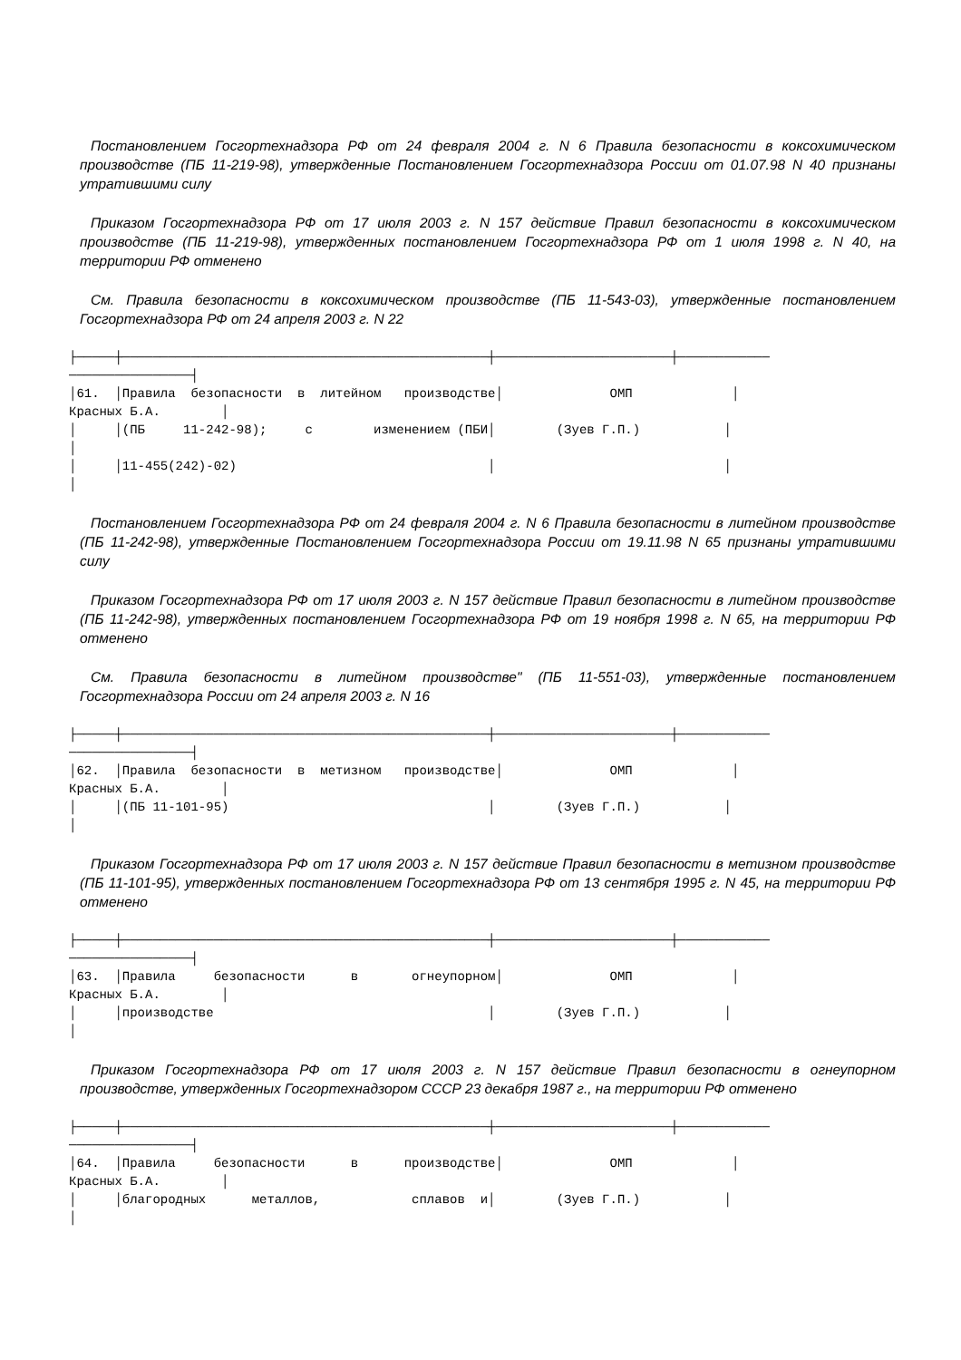Постановлением Госгортехнадзора РФ от 24 февраля 2004 г. N 6 Правила безопасности в коксохимическом производстве (ПБ 11-219-98), утвержденные Постановлением Госгортехнадзора России от 01.07.98 N 40 признаны утратившими силу
Приказом Госгортехнадзора РФ от 17 июля 2003 г. N 157 действие Правил безопасности в коксохимическом производстве (ПБ 11-219-98), утвержденных постановлением Госгортехнадзора РФ от 1 июля 1998 г. N 40, на территории РФ отменено
См. Правила безопасности в коксохимическом производстве (ПБ 11-543-03), утвержденные постановлением Госгортехнадзора РФ от 24 апреля 2003 г. N 22
├─────┼────────────────────────────────────────────────┼───────────────────────┼────────────
────────────────┤
│61.  │Правила  безопасности  в  литейном   производстве│              ОМП             │
Красных Б.А.        │
│     │(ПБ     11-242-98);     с        изменением (ПБИ│        (Зуев Г.П.)           │
│
│     │11-455(242)-02)                                 │                              │
│
Постановлением Госгортехнадзора РФ от 24 февраля 2004 г. N 6 Правила безопасности в литейном производстве (ПБ 11-242-98), утвержденные Постановлением Госгортехнадзора России от 19.11.98 N 65 признаны утратившими силу
Приказом Госгортехнадзора РФ от 17 июля 2003 г. N 157 действие Правил безопасности в литейном производстве (ПБ 11-242-98), утвержденных постановлением Госгортехнадзора РФ от 19 ноября 1998 г. N 65, на территории РФ отменено
См. Правила безопасности в литейном производстве" (ПБ 11-551-03), утвержденные постановлением Госгортехнадзора России от 24 апреля 2003 г. N 16
├─────┼────────────────────────────────────────────────┼───────────────────────┼────────────
────────────────┤
│62.  │Правила  безопасности  в  метизном   производстве│              ОМП             │
Красных Б.А.        │
│     │(ПБ 11-101-95)                                  │        (Зуев Г.П.)           │
│
Приказом Госгортехнадзора РФ от 17 июля 2003 г. N 157 действие Правил безопасности в метизном производстве (ПБ 11-101-95), утвержденных постановлением Госгортехнадзора РФ от 13 сентября 1995 г. N 45, на территории РФ отменено
├─────┼────────────────────────────────────────────────┼───────────────────────┼────────────
────────────────┤
│63.  │Правила     безопасности      в       огнеупорном│              ОМП             │
Красных Б.А.        │
│     │производстве                                    │        (Зуев Г.П.)           │
│
Приказом Госгортехнадзора РФ от 17 июля 2003 г. N 157 действие Правил безопасности в огнеупорном производстве, утвержденных Госгортехнадзором СССР 23 декабря 1987 г., на территории РФ отменено
├─────┼────────────────────────────────────────────────┼───────────────────────┼────────────
────────────────┤
│64.  │Правила     безопасности      в      производстве│              ОМП             │
Красных Б.А.        │
│     │благородных      металлов,            сплавов  и│        (Зуев Г.П.)           │
│